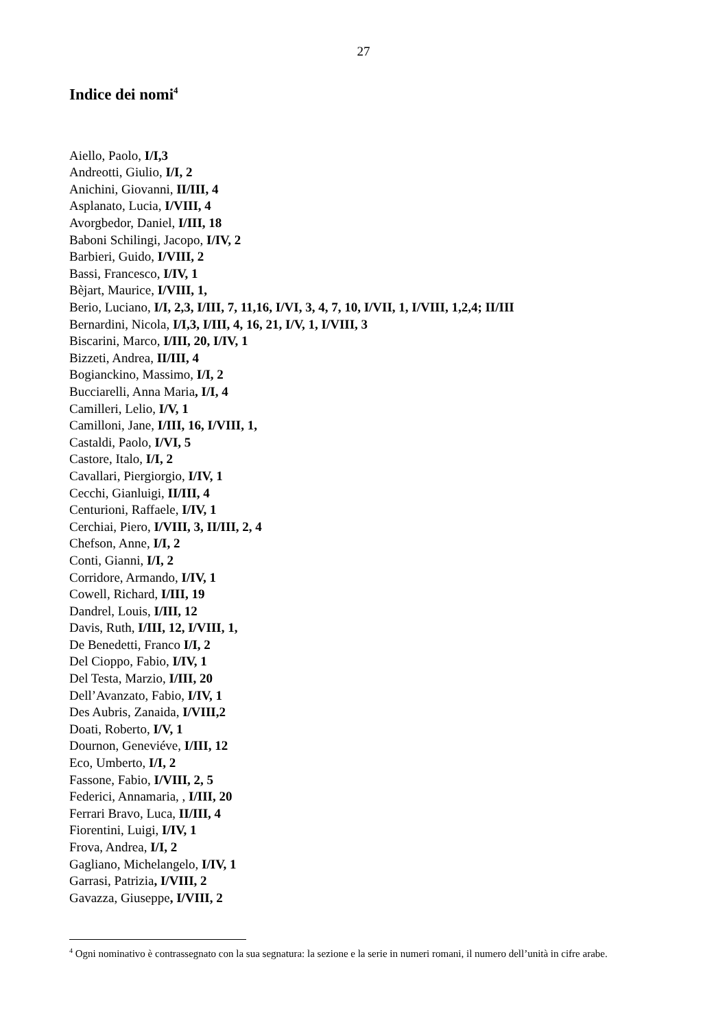27
Indice dei nomi<sup>4</sup>
Aiello, Paolo, I/I,3
Andreotti, Giulio, I/I, 2
Anichini, Giovanni, II/III, 4
Asplanato, Lucia, I/VIII, 4
Avorgbedor, Daniel, I/III, 18
Baboni Schilingi, Jacopo, I/IV, 2
Barbieri, Guido, I/VIII, 2
Bassi, Francesco, I/IV, 1
Bèjart, Maurice, I/VIII, 1,
Berio, Luciano, I/I, 2,3, I/III, 7, 11,16, I/VI, 3, 4, 7, 10, I/VII, 1, I/VIII, 1,2,4; II/III
Bernardini, Nicola, I/I,3, I/III, 4, 16, 21, I/V, 1, I/VIII, 3
Biscarini, Marco, I/III, 20, I/IV, 1
Bizzeti, Andrea, II/III, 4
Bogianckino, Massimo, I/I, 2
Bucciarelli, Anna Maria, I/I, 4
Camilleri, Lelio, I/V, 1
Camilloni, Jane, I/III, 16, I/VIII, 1,
Castaldi, Paolo, I/VI, 5
Castore, Italo, I/I, 2
Cavallari, Piergiorgio, I/IV, 1
Cecchi, Gianluigi, II/III, 4
Centurioni, Raffaele, I/IV, 1
Cerchiai, Piero, I/VIII, 3, II/III, 2, 4
Chefson, Anne, I/I, 2
Conti, Gianni, I/I, 2
Corridore, Armando, I/IV, 1
Cowell, Richard, I/III, 19
Dandrel, Louis, I/III, 12
Davis, Ruth, I/III, 12, I/VIII, 1,
De Benedetti, Franco I/I, 2
Del Cioppo, Fabio, I/IV, 1
Del Testa, Marzio, I/III, 20
Dell’Avanzato, Fabio, I/IV, 1
Des Aubris, Zanaida, I/VIII,2
Doati, Roberto, I/V, 1
Dournon, Geneviéve, I/III, 12
Eco, Umberto, I/I, 2
Fassone, Fabio, I/VIII, 2, 5
Federici, Annamaria, , I/III, 20
Ferrari Bravo, Luca, II/III, 4
Fiorentini, Luigi, I/IV, 1
Frova, Andrea, I/I, 2
Gagliano, Michelangelo, I/IV, 1
Garrasi, Patrizia, I/VIII, 2
Gavazza, Giuseppe, I/VIII, 2
<sup>4</sup> Ogni nominativo è contrassegnato con la sua segnatura: la sezione e la serie in numeri romani, il numero dell’unità in cifre arabe.